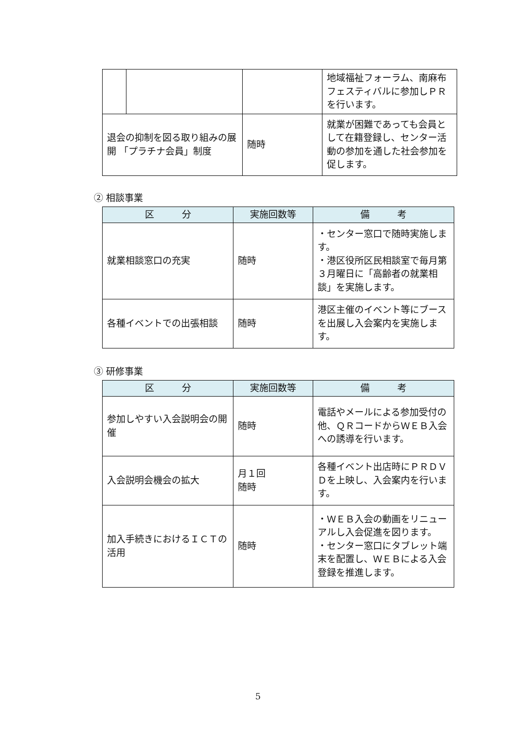| | | | 地域福祉フォーラム、南麻布フェスティバルに参加しＰＲを行います。 |
| 退会の抑制を図る取り組みの展開 「プラチナ会員」制度 | | 随時 | 就業が困難であっても会員として在籍登録し、センター活動の参加を通した社会参加を促します。 |
② 相談事業
| 区 分 | 実施回数等 | 備 考 |
| --- | --- | --- |
| 就業相談窓口の充実 | 随時 | ・センター窓口で随時実施します。 ・港区役所区民相談室で毎月第３月曜日に「高齢者の就業相談」を実施します。 |
| 各種イベントでの出張相談 | 随時 | 港区主催のイベント等にブースを出展し入会案内を実施します。 |
③ 研修事業
| 区 分 | 実施回数等 | 備 考 |
| --- | --- | --- |
| 参加しやすい入会説明会の開催 | 随時 | 電話やメールによる参加受付の他、ＱＲコードからＷＥＢ入会への誘導を行います。 |
| 入会説明会機会の拡大 | 月１回 随時 | 各種イベント出店時にＰＲＤＶＤを上映し、入会案内を行います。 |
| 加入手続きにおけるＩＣＴの活用 | 随時 | ・ＷＥＢ入会の動画をリニューアルし入会促進を図ります。 ・センター窓口にタブレット端末を配置し、ＷＥＢによる入会登録を推進します。 |
5